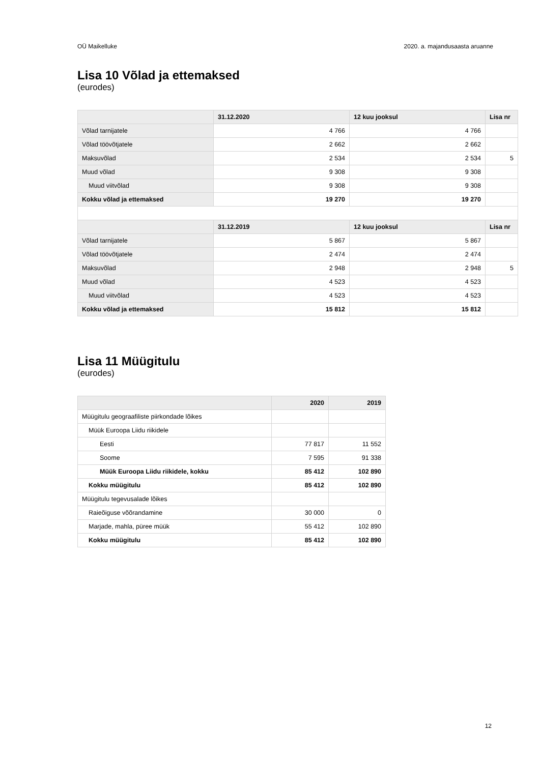OÜ Maikelluke 2020. a. majandusaasta aruanne
Lisa 10 Võlad ja ettemaksed
(eurodes)
| | 31.12.2020 | 12 kuu jooksul | Lisa nr |
| --- | --- | --- | --- |
| Võlad tarnijatele | 4 766 | 4 766 | |
| Võlad töövõtjatele | 2 662 | 2 662 | |
| Maksuvõlad | 2 534 | 2 534 | 5 |
| Muud võlad | 9 308 | 9 308 | |
| Muud viitvõlad | 9 308 | 9 308 | |
| Kokku võlad ja ettemaksed | 19 270 | 19 270 | |
| | 31.12.2019 | 12 kuu jooksul | Lisa nr |
| Võlad tarnijatele | 5 867 | 5 867 | |
| Võlad töövõtjatele | 2 474 | 2 474 | |
| Maksuvõlad | 2 948 | 2 948 | 5 |
| Muud võlad | 4 523 | 4 523 | |
| Muud viitvõlad | 4 523 | 4 523 | |
| Kokku võlad ja ettemaksed | 15 812 | 15 812 | |
Lisa 11 Müügitulu
(eurodes)
| | 2020 | 2019 |
| --- | --- | --- |
| Müügitulu geograafiliste piirkondade lõikes | | |
| Müük Euroopa Liidu riikidele | | |
| Eesti | 77 817 | 11 552 |
| Soome | 7 595 | 91 338 |
| Müük Euroopa Liidu riikidele, kokku | 85 412 | 102 890 |
| Kokku müügitulu | 85 412 | 102 890 |
| Müügitulu tegevusalade lõikes | | |
| Raieõiguse võõrandamine | 30 000 | 0 |
| Marjade, mahla, püree müük | 55 412 | 102 890 |
| Kokku müügitulu | 85 412 | 102 890 |
12